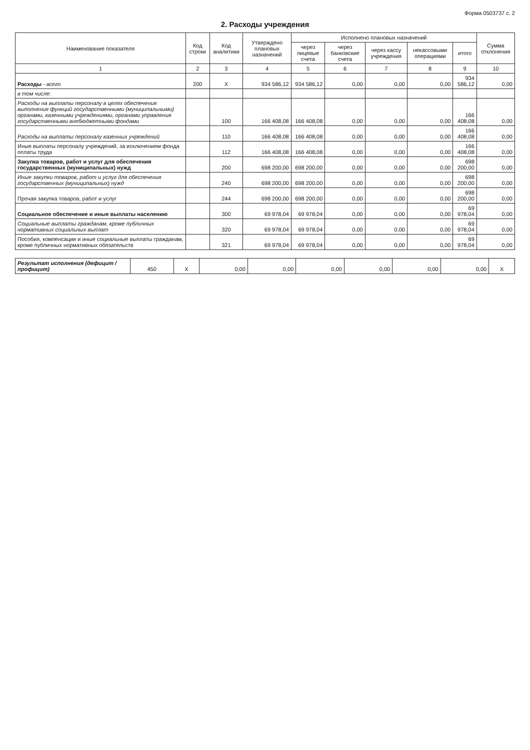Форма 0503737 с. 2
2. Расходы учреждения
| Наименование показателя | Код строки | Код аналитики | Утверждено плановых назначений | Исполнено плановых назначений | | | | | Сумма отклонения |
| --- | --- | --- | --- | --- | --- | --- | --- | --- | --- |
| | | | | через лицевые счета | через банковские счета | через кассу учреждения | некассовыми операциями | итого | |
| 1 | 2 | 3 | 4 | 5 | 6 | 7 | 8 | 9 | 10 |
| Расходы - всего | 200 | X | 934 586,12 | 934 586,12 | 0,00 | 0,00 | 0,00 | 934 586,12 | 0,00 |
| в том числе: | | | | | | | | | |
| Расходы на выплаты персоналу в целях обеспечения выполнения функций государственными (муниципальными) органами, казенными учреждениями, органами управления государственными внебюджетными фондами | | 100 | 166 408,08 | 166 408,08 | 0,00 | 0,00 | 0,00 | 166 408,08 | 0,00 |
| Расходы на выплаты персоналу казенных учреждений | | 110 | 166 408,08 | 166 408,08 | 0,00 | 0,00 | 0,00 | 166 408,08 | 0,00 |
| Иные выплаты персоналу учреждений, за исключением фонда оплаты труда | | 112 | 166 408,08 | 166 408,08 | 0,00 | 0,00 | 0,00 | 166 408,08 | 0,00 |
| Закупка товаров, работ и услуг для обеспечения государственных (муниципальных) нужд | | 200 | 698 200,00 | 698 200,00 | 0,00 | 0,00 | 0,00 | 698 200,00 | 0,00 |
| Иные закупки товаров, работ и услуг для обеспечения государственных (муниципальных) нужд | | 240 | 698 200,00 | 698 200,00 | 0,00 | 0,00 | 0,00 | 698 200,00 | 0,00 |
| Прочая закупка товаров, работ и услуг | | 244 | 698 200,00 | 698 200,00 | 0,00 | 0,00 | 0,00 | 698 200,00 | 0,00 |
| Социальное обеспечение и иные выплаты населению | | 300 | 69 978,04 | 69 978,04 | 0,00 | 0,00 | 0,00 | 69 978,04 | 0,00 |
| Социальные выплаты гражданам, кроме публичных нормативных социальных выплат | | 320 | 69 978,04 | 69 978,04 | 0,00 | 0,00 | 0,00 | 69 978,04 | 0,00 |
| Пособия, компенсации и иные социальные выплаты гражданам, кроме публичных нормативных обязательств | | 321 | 69 978,04 | 69 978,04 | 0,00 | 0,00 | 0,00 | 69 978,04 | 0,00 |
| Результат исполнения (дефицит / профицит) | 450 | X | 0,00 | 0,00 | 0,00 | 0,00 | 0,00 | 0,00 | X |